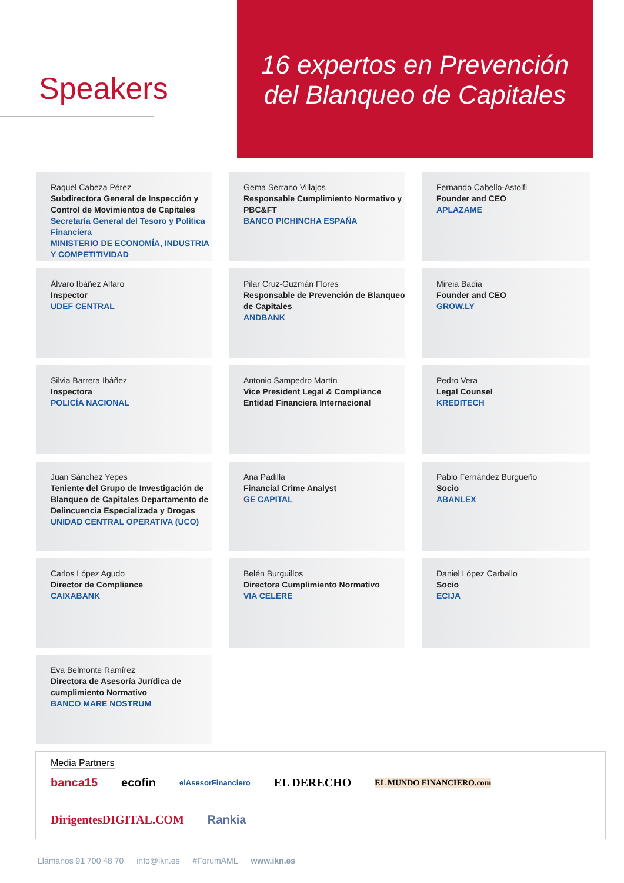Speakers
16 expertos en Prevención
del Blanqueo de Capitales
Raquel Cabeza Pérez
Subdirectora General de Inspección y Control de Movimientos de Capitales
Secretaría General del Tesoro y Política Financiera
MINISTERIO DE ECONOMÍA, INDUSTRIA Y COMPETITIVIDAD
Gema Serrano Villajos
Responsable Cumplimiento Normativo y PBC&FT
BANCO PICHINCHA ESPAÑA
Fernando Cabello-Astolfi
Founder and CEO
APLAZAME
Álvaro Ibáñez Alfaro
Inspector
UDEF CENTRAL
Pilar Cruz-Guzmán Flores
Responsable de Prevención de Blanqueo de Capitales
ANDBANK
Mireia Badia
Founder and CEO
GROW.LY
Silvia Barrera Ibáñez
Inspectora
POLICÍA NACIONAL
Antonio Sampedro Martín
Vice President Legal & Compliance Entidad Financiera Internacional
Pedro Vera
Legal Counsel
KREDITECH
Juan Sánchez Yepes
Teniente del Grupo de Investigación de Blanqueo de Capitales Departamento de Delincuencia Especializada y Drogas
UNIDAD CENTRAL OPERATIVA (UCO)
Ana Padilla
Financial Crime Analyst
GE CAPITAL
Pablo Fernández Burgueño
Socio
ABANLEX
Carlos López Agudo
Director de Compliance
CAIXABANK
Belén Burguillos
Directora Cumplimiento Normativo
VIA CELERE
Daniel López Carballo
Socio
ECIJA
Eva Belmonte Ramírez
Directora de Asesoría Jurídica de cumplimiento Normativo
BANCO MARE NOSTRUM
Media Partners
banca15 ecofin elAsesorFinanciero EL DERECHO EL MUNDO FINANCIERO.com DirigentesDIGITAL.COM Rankia
Llámanos 91 700 48 70 info@ikn.es #ForumAML www.ikn.es